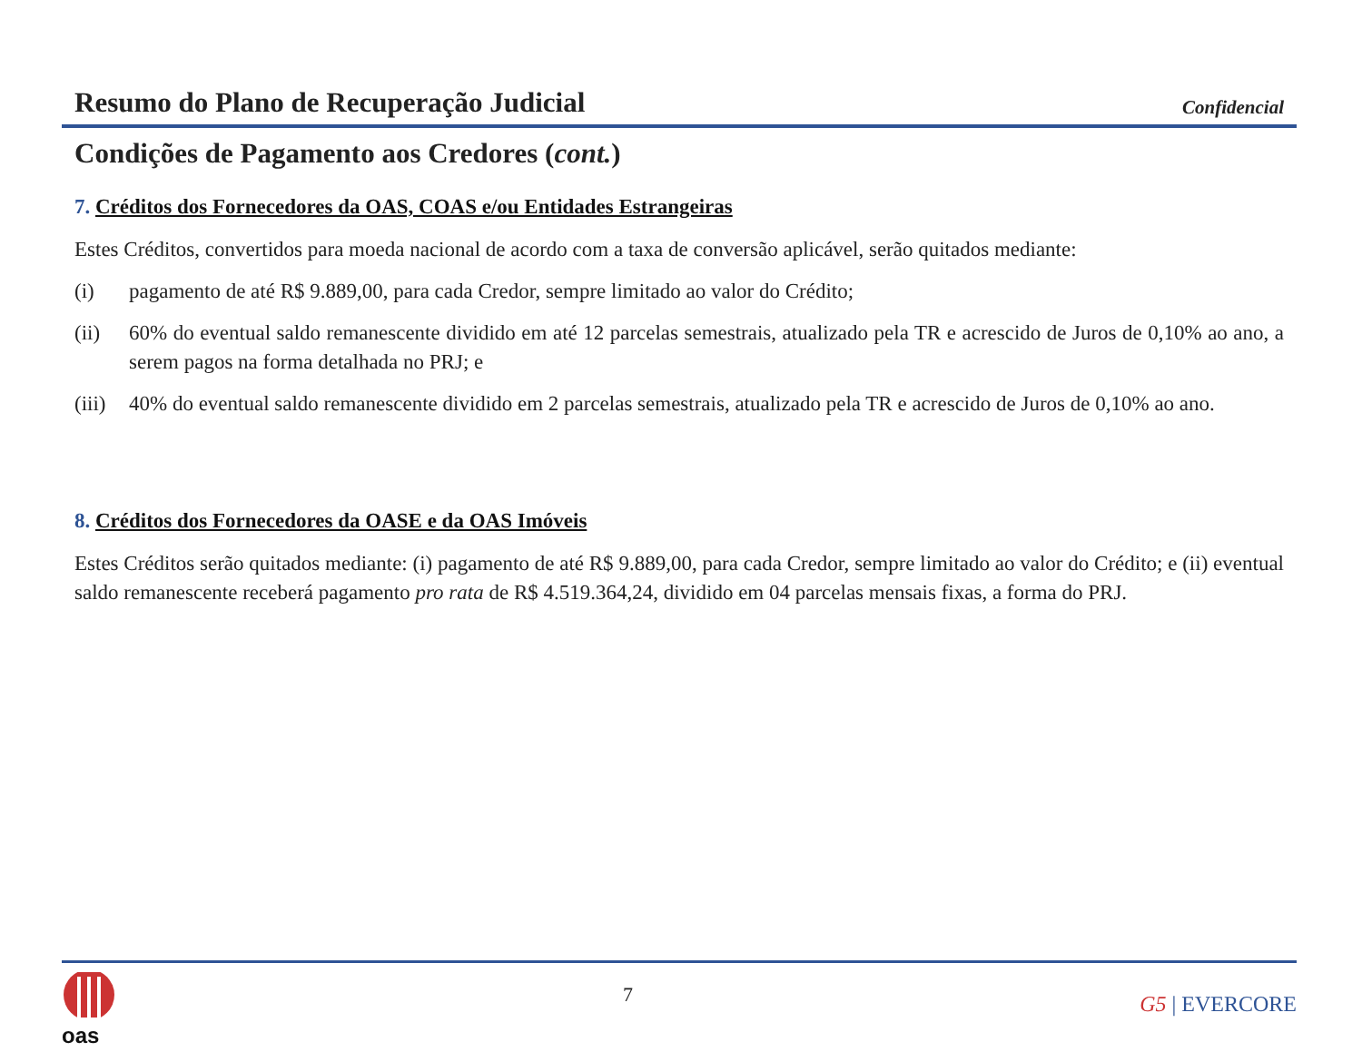Resumo do Plano de Recuperação Judicial
Confidencial
Condições de Pagamento aos Credores (cont.)
7. Créditos dos Fornecedores da OAS, COAS e/ou Entidades Estrangeiras
Estes Créditos, convertidos para moeda nacional de acordo com a taxa de conversão aplicável, serão quitados mediante:
(i) pagamento de até R$ 9.889,00, para cada Credor, sempre limitado ao valor do Crédito;
(ii) 60% do eventual saldo remanescente dividido em até 12 parcelas semestrais, atualizado pela TR e acrescido de Juros de 0,10% ao ano, a serem pagos na forma detalhada no PRJ; e
(iii) 40% do eventual saldo remanescente dividido em 2 parcelas semestrais, atualizado pela TR e acrescido de Juros de 0,10% ao ano.
8. Créditos dos Fornecedores da OASE e da OAS Imóveis
Estes Créditos serão quitados mediante: (i) pagamento de até R$ 9.889,00, para cada Credor, sempre limitado ao valor do Crédito; e (ii) eventual saldo remanescente receberá pagamento pro rata de R$ 4.519.364,24, dividido em 04 parcelas mensais fixas, a forma do PRJ.
oas
7
G5 | EVERCORE